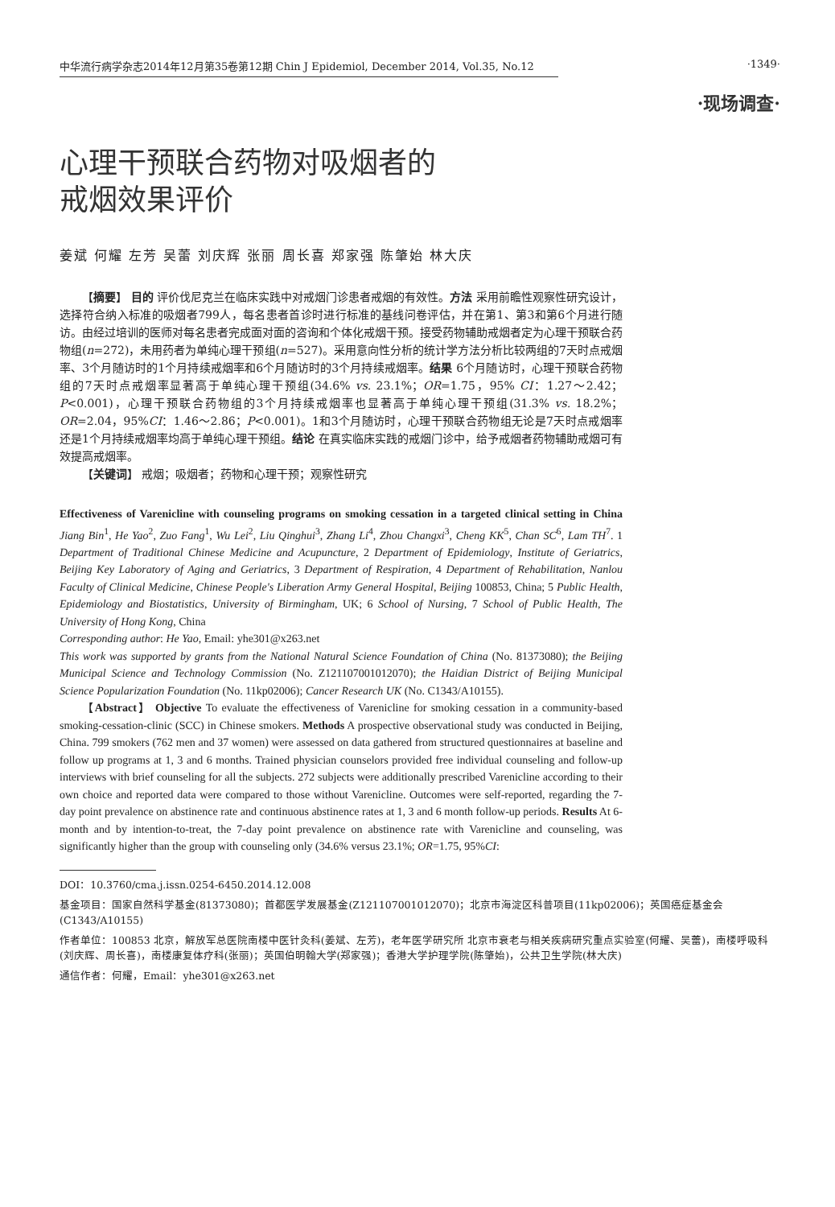中华流行病学杂志2014年12月第35卷第12期 Chin J Epidemiol, December 2014, Vol.35, No.12
·1349·
·现场调查·
心理干预联合药物对吸烟者的
戒烟效果评价
姜斌 何耀 左芳 吴蕾 刘庆辉 张丽 周长喜 郑家强 陈肇始 林大庆
【摘要】 目的 评价伐尼克兰在临床实践中对戒烟门诊患者戒烟的有效性。方法 采用前瞻性观察性研究设计，选择符合纳入标准的吸烟者799人，每名患者首诊时进行标准的基线问卷评估，并在第1、第3和第6个月进行随访。由经过培训的医师对每名患者完成面对面的咨询和个体化戒烟干预。接受药物辅助戒烟者定为心理干预联合药物组(n=272)，未用药者为单纯心理干预组(n=527)。采用意向性分析的统计学方法分析比较两组的7天时点戒烟率、3个月随访时的1个月持续戒烟率和6个月随访时的3个月持续戒烟率。结果 6个月随访时，心理干预联合药物组的7天时点戒烟率显著高于单纯心理干预组(34.6% vs. 23.1%；OR=1.75，95% CI：1.27～2.42；P<0.001)，心理干预联合药物组的3个月持续戒烟率也显著高于单纯心理干预组(31.3% vs. 18.2%；OR=2.04，95%CI：1.46～2.86；P<0.001)。1和3个月随访时，心理干预联合药物组无论是7天时点戒烟率还是1个月持续戒烟率均高于单纯心理干预组。结论 在真实临床实践的戒烟门诊中，给予戒烟者药物辅助戒烟可有效提高戒烟率。
【关键词】 戒烟；吸烟者；药物和心理干预；观察性研究
Effectiveness of Varenicline with counseling programs on smoking cessation in a targeted clinical setting in China Jiang Bin<sup>1</sup>, He Yao<sup>2</sup>, Zuo Fang<sup>1</sup>, Wu Lei<sup>2</sup>, Liu Qinghui<sup>3</sup>, Zhang Li<sup>4</sup>, Zhou Changxi<sup>3</sup>, Cheng KK<sup>5</sup>, Chan SC<sup>6</sup>, Lam TH<sup>7</sup>. 1 Department of Traditional Chinese Medicine and Acupuncture, 2 Department of Epidemiology, Institute of Geriatrics, Beijing Key Laboratory of Aging and Geriatrics, 3 Department of Respiration, 4 Department of Rehabilitation, Nanlou Faculty of Clinical Medicine, Chinese People's Liberation Army General Hospital, Beijing 100853, China; 5 Public Health, Epidemiology and Biostatistics, University of Birmingham, UK; 6 School of Nursing, 7 School of Public Health, The University of Hong Kong, China
Corresponding author: He Yao, Email: yhe301@x263.net
This work was supported by grants from the National Natural Science Foundation of China (No. 81373080); the Beijing Municipal Science and Technology Commission (No. Z121107001012070); the Haidian District of Beijing Municipal Science Popularization Foundation (No. 11kp02006); Cancer Research UK (No. C1343/A10155).
【Abstract】 Objective To evaluate the effectiveness of Varenicline for smoking cessation in a community-based smoking-cessation-clinic (SCC) in Chinese smokers. Methods A prospective observational study was conducted in Beijing, China. 799 smokers (762 men and 37 women) were assessed on data gathered from structured questionnaires at baseline and follow up programs at 1, 3 and 6 months. Trained physician counselors provided free individual counseling and follow-up interviews with brief counseling for all the subjects. 272 subjects were additionally prescribed Varenicline according to their own choice and reported data were compared to those without Varenicline. Outcomes were self-reported, regarding the 7-day point prevalence on abstinence rate and continuous abstinence rates at 1, 3 and 6 month follow-up periods. Results At 6-month and by intention-to-treat, the 7-day point prevalence on abstinence rate with Varenicline and counseling, was significantly higher than the group with counseling only (34.6% versus 23.1%; OR=1.75, 95%CI:
DOI：10.3760/cma.j.issn.0254-6450.2014.12.008
基金项目：国家自然科学基金(81373080)；首都医学发展基金(Z121107001012070)；北京市海淀区科普项目(11kp02006)；英国癌症基金会(C1343/A10155)
作者单位：100853 北京，解放军总医院南楼中医针灸科(姜斌、左芳)，老年医学研究所 北京市衰老与相关疾病研究重点实验室(何耀、吴蕾)，南楼呼吸科(刘庆辉、周长喜)，南楼康复体疗科(张丽)；英国伯明翰大学(郑家强)；香港大学护理学院(陈肇始)，公共卫生学院(林大庆)
通信作者：何耀，Email：yhe301@x263.net